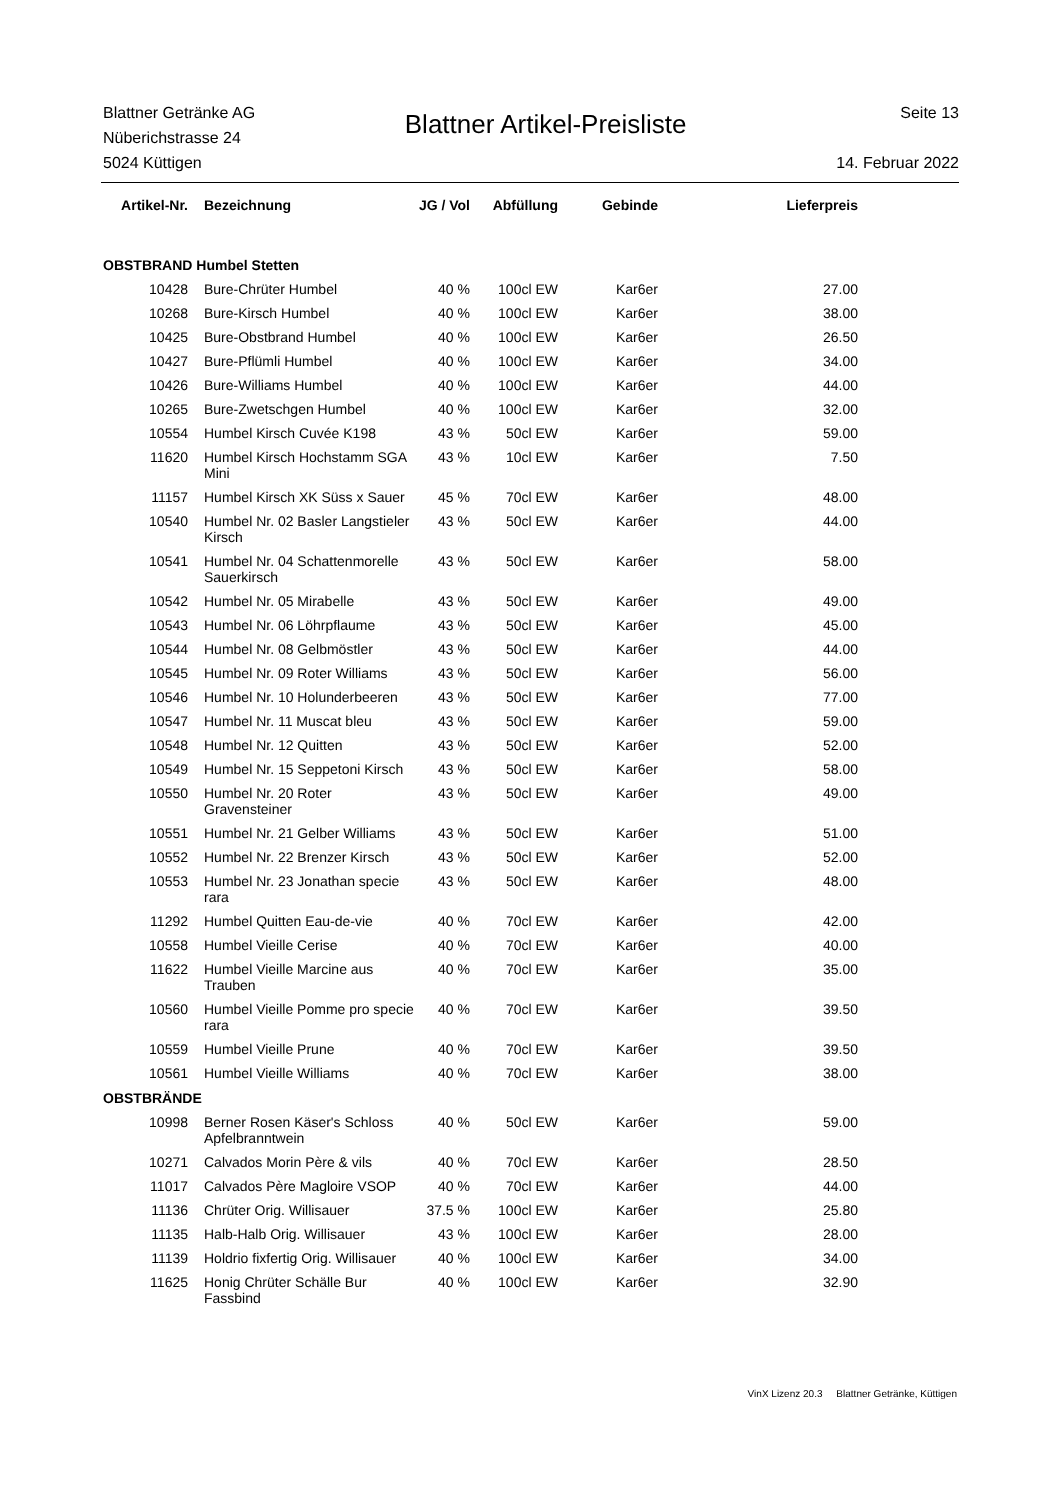Blattner Getränke AG
Nüberichstrasse 24
5024 Küttigen
Blattner Artikel-Preisliste
Seite 13
14. Februar 2022
| Artikel-Nr. | Bezeichnung | JG / Vol | Abfüllung | Gebinde | Lieferpreis |
| --- | --- | --- | --- | --- | --- |
| OBSTBRAND Humbel Stetten | | | | | |
| 10428 | Bure-Chrüter Humbel | 40 % | 100cl EW | Kar6er | 27.00 |
| 10268 | Bure-Kirsch Humbel | 40 % | 100cl EW | Kar6er | 38.00 |
| 10425 | Bure-Obstbrand Humbel | 40 % | 100cl EW | Kar6er | 26.50 |
| 10427 | Bure-Pflümli Humbel | 40 % | 100cl EW | Kar6er | 34.00 |
| 10426 | Bure-Williams Humbel | 40 % | 100cl EW | Kar6er | 44.00 |
| 10265 | Bure-Zwetschgen Humbel | 40 % | 100cl EW | Kar6er | 32.00 |
| 10554 | Humbel Kirsch Cuvée K198 | 43 % | 50cl EW | Kar6er | 59.00 |
| 11620 | Humbel Kirsch Hochstamm SGA Mini | 43 % | 10cl EW | Kar6er | 7.50 |
| 11157 | Humbel Kirsch XK Süss x Sauer | 45 % | 70cl EW | Kar6er | 48.00 |
| 10540 | Humbel Nr. 02 Basler Langstieler Kirsch | 43 % | 50cl EW | Kar6er | 44.00 |
| 10541 | Humbel Nr. 04 Schattenmorelle Sauerkirsch | 43 % | 50cl EW | Kar6er | 58.00 |
| 10542 | Humbel Nr. 05 Mirabelle | 43 % | 50cl EW | Kar6er | 49.00 |
| 10543 | Humbel Nr. 06 Löhrpflaume | 43 % | 50cl EW | Kar6er | 45.00 |
| 10544 | Humbel Nr. 08 Gelbmöstler | 43 % | 50cl EW | Kar6er | 44.00 |
| 10545 | Humbel Nr. 09 Roter Williams | 43 % | 50cl EW | Kar6er | 56.00 |
| 10546 | Humbel Nr. 10 Holunderbeeren | 43 % | 50cl EW | Kar6er | 77.00 |
| 10547 | Humbel Nr. 11 Muscat bleu | 43 % | 50cl EW | Kar6er | 59.00 |
| 10548 | Humbel Nr. 12 Quitten | 43 % | 50cl EW | Kar6er | 52.00 |
| 10549 | Humbel Nr. 15 Seppetoni Kirsch | 43 % | 50cl EW | Kar6er | 58.00 |
| 10550 | Humbel Nr. 20 Roter Gravensteiner | 43 % | 50cl EW | Kar6er | 49.00 |
| 10551 | Humbel Nr. 21 Gelber Williams | 43 % | 50cl EW | Kar6er | 51.00 |
| 10552 | Humbel Nr. 22 Brenzer Kirsch | 43 % | 50cl EW | Kar6er | 52.00 |
| 10553 | Humbel Nr. 23 Jonathan specie rara | 43 % | 50cl EW | Kar6er | 48.00 |
| 11292 | Humbel Quitten Eau-de-vie | 40 % | 70cl EW | Kar6er | 42.00 |
| 10558 | Humbel Vieille Cerise | 40 % | 70cl EW | Kar6er | 40.00 |
| 11622 | Humbel Vieille Marcine aus Trauben | 40 % | 70cl EW | Kar6er | 35.00 |
| 10560 | Humbel Vieille Pomme pro specie rara | 40 % | 70cl EW | Kar6er | 39.50 |
| 10559 | Humbel Vieille Prune | 40 % | 70cl EW | Kar6er | 39.50 |
| 10561 | Humbel Vieille Williams | 40 % | 70cl EW | Kar6er | 38.00 |
| OBSTBRÄNDE | | | | | |
| 10998 | Berner Rosen Käser's Schloss Apfelbranntwein | 40 % | 50cl EW | Kar6er | 59.00 |
| 10271 | Calvados Morin Père & vils | 40 % | 70cl EW | Kar6er | 28.50 |
| 11017 | Calvados Père Magloire VSOP | 40 % | 70cl EW | Kar6er | 44.00 |
| 11136 | Chrüter Orig. Willisauer | 37.5 % | 100cl EW | Kar6er | 25.80 |
| 11135 | Halb-Halb Orig. Willisauer | 43 % | 100cl EW | Kar6er | 28.00 |
| 11139 | Holdrio fixfertig Orig. Willisauer | 40 % | 100cl EW | Kar6er | 34.00 |
| 11625 | Honig Chrüter Schälle Bur Fassbind | 40 % | 100cl EW | Kar6er | 32.90 |
VinX Lizenz 20.3 Blattner Getränke, Küttigen